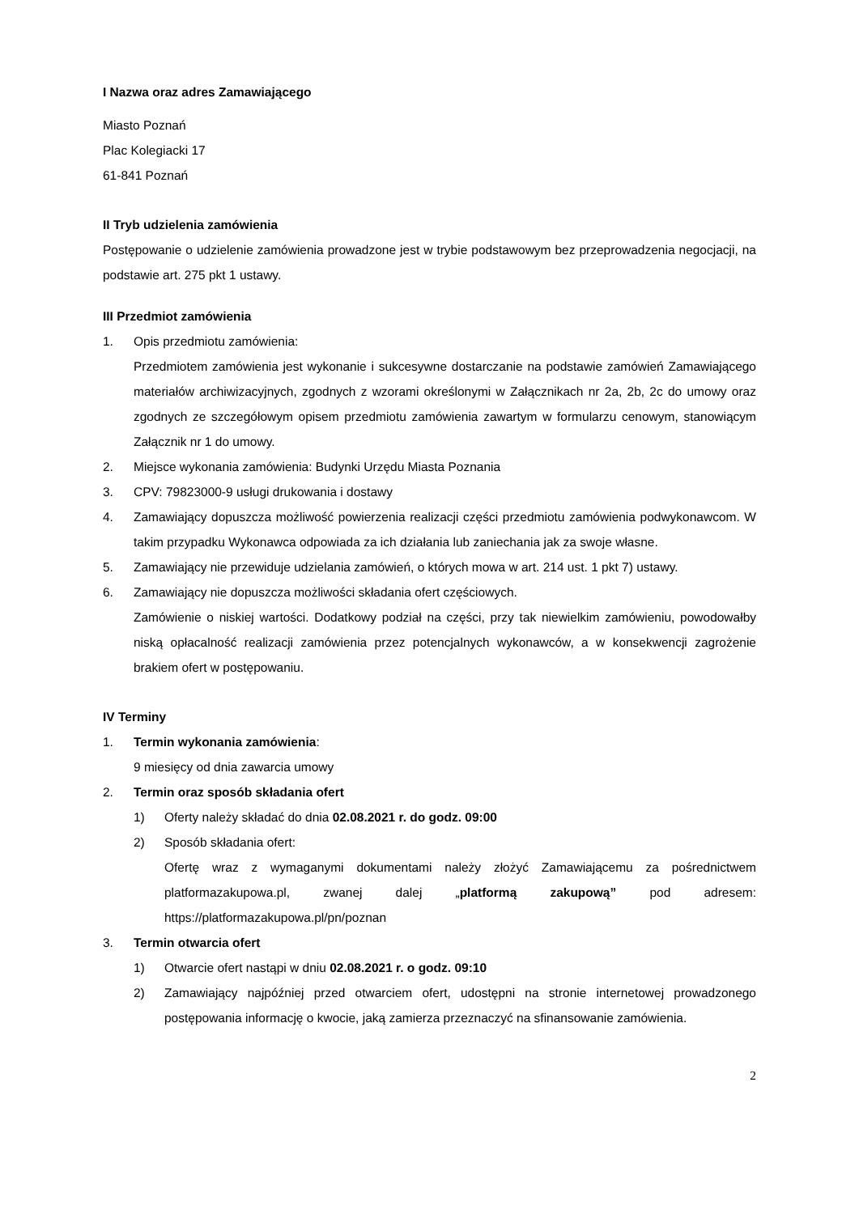I Nazwa oraz adres Zamawiającego
Miasto Poznań
Plac Kolegiacki 17
61-841 Poznań
II Tryb udzielenia zamówienia
Postępowanie o udzielenie zamówienia prowadzone jest w trybie podstawowym bez przeprowadzenia negocjacji, na podstawie art. 275 pkt 1 ustawy.
III Przedmiot zamówienia
1. Opis przedmiotu zamówienia:
Przedmiotem zamówienia jest wykonanie i sukcesywne dostarczanie na podstawie zamówień Zamawiającego materiałów archiwizacyjnych, zgodnych z wzorami określonymi w Załącznikach nr 2a, 2b, 2c do umowy oraz zgodnych ze szczegółowym opisem przedmiotu zamówienia zawartym w formularzu cenowym, stanowiącym Załącznik nr 1 do umowy.
2. Miejsce wykonania zamówienia: Budynki Urzędu Miasta Poznania
3. CPV: 79823000-9 usługi drukowania i dostawy
4. Zamawiający dopuszcza możliwość powierzenia realizacji części przedmiotu zamówienia podwykonawcom. W takim przypadku Wykonawca odpowiada za ich działania lub zaniechania jak za swoje własne.
5. Zamawiający nie przewiduje udzielania zamówień, o których mowa w art. 214 ust. 1 pkt 7) ustawy.
6. Zamawiający nie dopuszcza możliwości składania ofert częściowych.
Zamówienie o niskiej wartości. Dodatkowy podział na części, przy tak niewielkim zamówieniu, powodowałby niską opłacalność realizacji zamówienia przez potencjalnych wykonawców, a w konsekwencji zagrożenie brakiem ofert w postępowaniu.
IV Terminy
1. Termin wykonania zamówienia:
9 miesięcy od dnia zawarcia umowy
2. Termin oraz sposób składania ofert
1) Oferty należy składać do dnia 02.08.2021 r. do godz. 09:00
2) Sposób składania ofert:
Ofertę wraz z wymaganymi dokumentami należy złożyć Zamawiającemu za pośrednictwem platformazakupowa.pl, zwanej dalej „platformą zakupową” pod adresem: https://platformazakupowa.pl/pn/poznan
3. Termin otwarcia ofert
1) Otwarcie ofert nastąpi w dniu 02.08.2021 r. o godz. 09:10
2) Zamawiający najpóźniej przed otwarciem ofert, udostępni na stronie internetowej prowadzonego postępowania informację o kwocie, jaką zamierza przeznaczyć na sfinansowanie zamówienia.
2